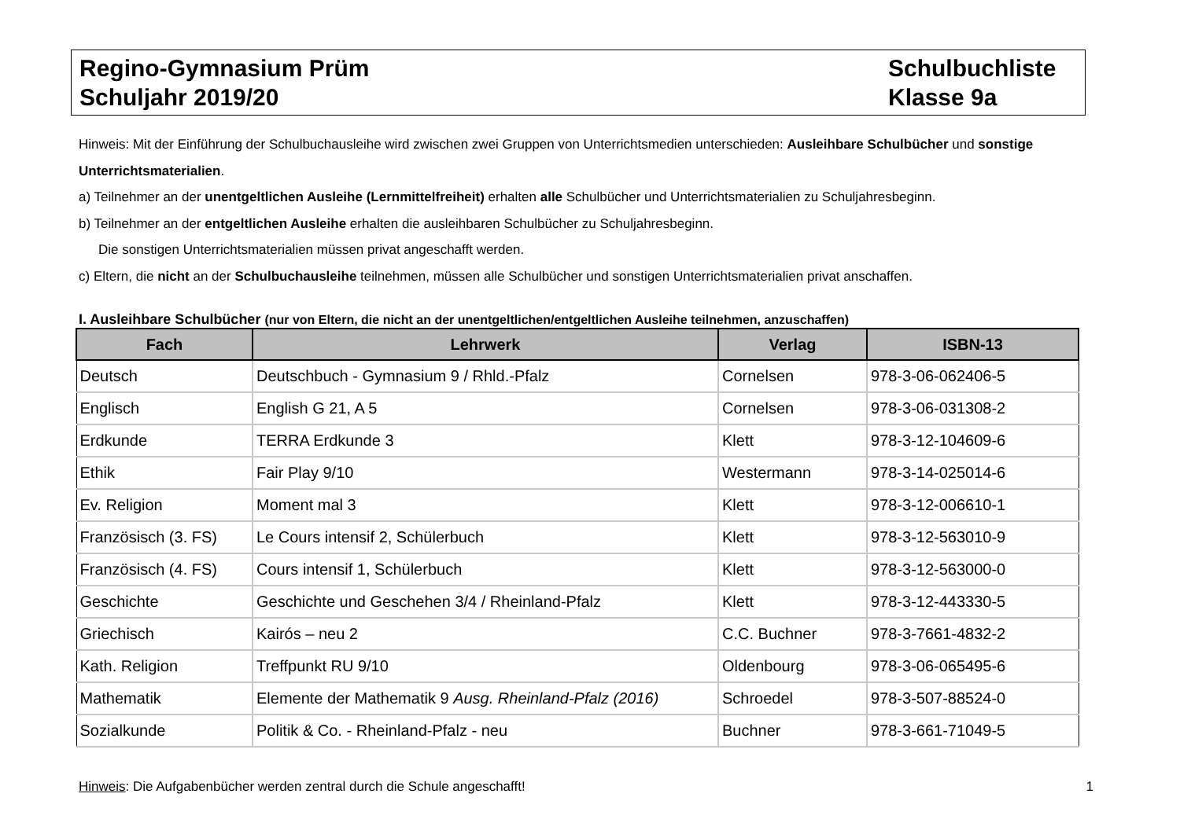Regino-Gymnasium Prüm
Schuljahr 2019/20
Schulbuchliste
Klasse 9a
Hinweis: Mit der Einführung der Schulbuchausleihe wird zwischen zwei Gruppen von Unterrichtsmedien unterschieden: Ausleihbare Schulbücher und sonstige Unterrichtsmaterialien.
a) Teilnehmer an der unentgeltlichen Ausleihe (Lernmittelfreiheit) erhalten alle Schulbücher und Unterrichtsmaterialien zu Schuljahresbeginn.
b) Teilnehmer an der entgeltlichen Ausleihe erhalten die ausleihbaren Schulbücher zu Schuljahresbeginn.
Die sonstigen Unterrichtsmaterialien müssen privat angeschafft werden.
c) Eltern, die nicht an der Schulbuchausleihe teilnehmen, müssen alle Schulbücher und sonstigen Unterrichtsmaterialien privat anschaffen.
I. Ausleihbare Schulbücher (nur von Eltern, die nicht an der unentgeltlichen/entgeltlichen Ausleihe teilnehmen, anzuschaffen)
| Fach | Lehrwerk | Verlag | ISBN-13 |
| --- | --- | --- | --- |
| Deutsch | Deutschbuch - Gymnasium 9 / Rhld.-Pfalz | Cornelsen | 978-3-06-062406-5 |
| Englisch | English G 21, A 5 | Cornelsen | 978-3-06-031308-2 |
| Erdkunde | TERRA Erdkunde 3 | Klett | 978-3-12-104609-6 |
| Ethik | Fair Play 9/10 | Westermann | 978-3-14-025014-6 |
| Ev. Religion | Moment mal 3 | Klett | 978-3-12-006610-1 |
| Französisch (3. FS) | Le Cours intensif 2, Schülerbuch | Klett | 978-3-12-563010-9 |
| Französisch (4. FS) | Cours intensif 1, Schülerbuch | Klett | 978-3-12-563000-0 |
| Geschichte | Geschichte und Geschehen 3/4 / Rheinland-Pfalz | Klett | 978-3-12-443330-5 |
| Griechisch | Kairós – neu 2 | C.C. Buchner | 978-3-7661-4832-2 |
| Kath. Religion | Treffpunkt RU 9/10 | Oldenbourg | 978-3-06-065495-6 |
| Mathematik | Elemente der Mathematik 9 Ausg. Rheinland-Pfalz (2016) | Schroedel | 978-3-507-88524-0 |
| Sozialkunde | Politik & Co. - Rheinland-Pfalz - neu | Buchner | 978-3-661-71049-5 |
Hinweis: Die Aufgabenbücher werden zentral durch die Schule angeschafft! 1